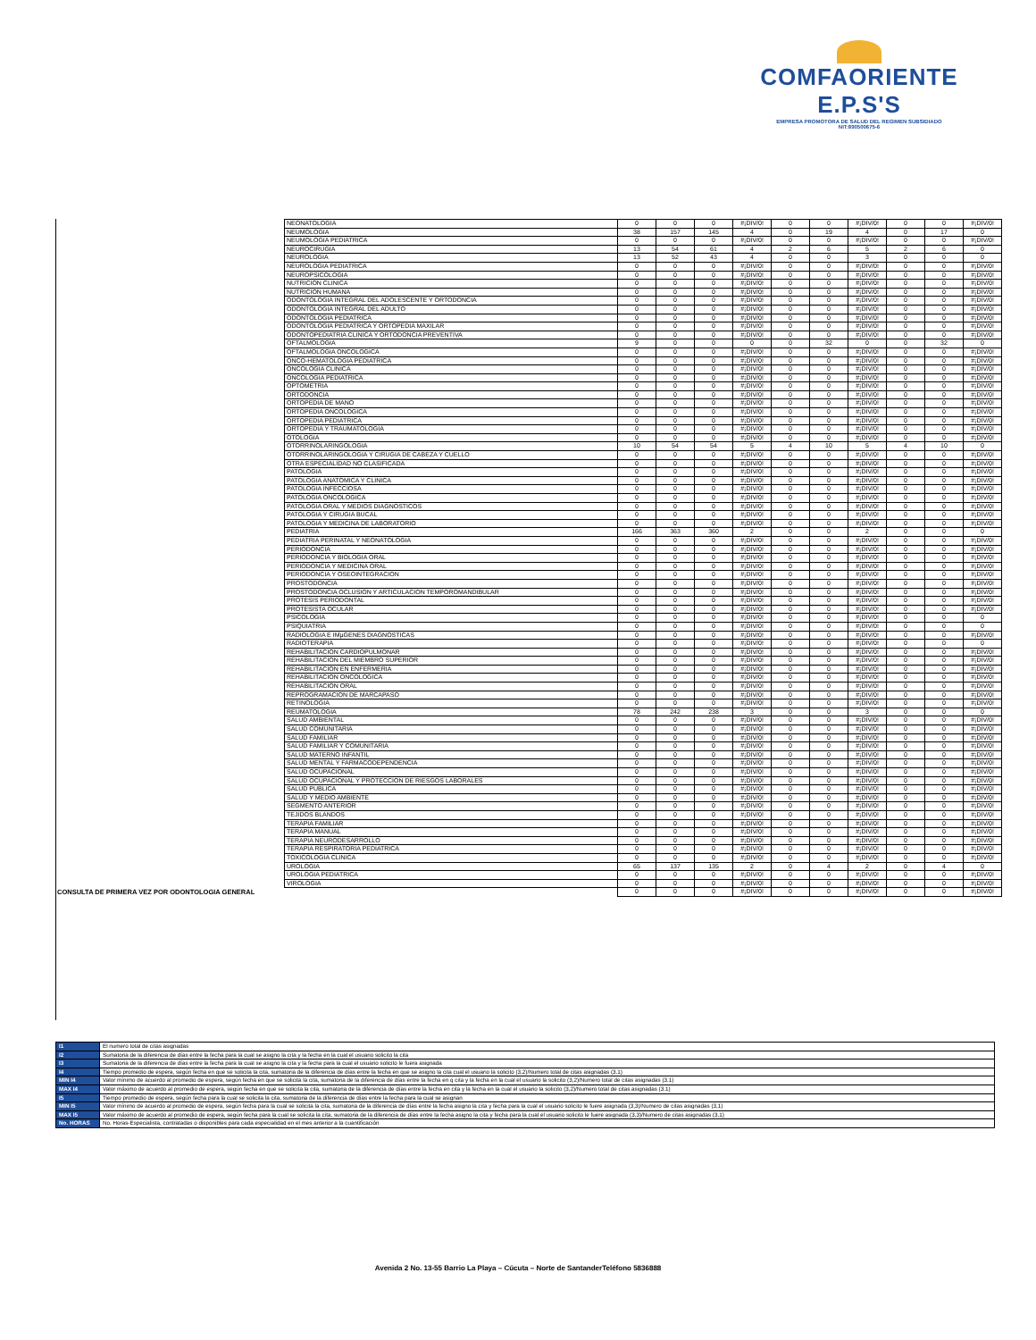COMFAORIENTE E.P.S'S
EMPRESA PROMOTORA DE SALUD DEL REGIMEN SUBSIDIADO
NIT:890500675-6
| | NEONATOLOGIA | 0 | 0 | 0 | #¡DIV/0! | 0 | 0 | #¡DIV/0! | 0 | 0 | #¡DIV/0! |
| | NEUMOLOGIA | 38 | 157 | 145 | 4 | 0 | 19 | 4 | 0 | 17 | 0 |
| | NEUMOLOGIA PEDIATRICA | 0 | 0 | 0 | #¡DIV/0! | 0 | 0 | #¡DIV/0! | 0 | 0 | #¡DIV/0! |
| | NEUROCIRUGIA | 13 | 54 | 61 | 4 | 2 | 6 | 5 | 2 | 6 | 0 |
| | NEUROLOGIA | 13 | 52 | 43 | 4 | 0 | 0 | 3 | 0 | 0 | 0 |
| | NEUROLOGIA PEDIATRICA | 0 | 0 | 0 | #¡DIV/0! | 0 | 0 | #¡DIV/0! | 0 | 0 | #¡DIV/0! |
| | NEUROPSICOLOGIA | 0 | 0 | 0 | #¡DIV/0! | 0 | 0 | #¡DIV/0! | 0 | 0 | #¡DIV/0! |
| | NUTRICION CLINICA | 0 | 0 | 0 | #¡DIV/0! | 0 | 0 | #¡DIV/0! | 0 | 0 | #¡DIV/0! |
| | NUTRICION HUMANA | 0 | 0 | 0 | #¡DIV/0! | 0 | 0 | #¡DIV/0! | 0 | 0 | #¡DIV/0! |
| | ODONTOLOGIA INTEGRAL DEL ADOLESCENTE Y ORTODONCIA | 0 | 0 | 0 | #¡DIV/0! | 0 | 0 | #¡DIV/0! | 0 | 0 | #¡DIV/0! |
| | ODONTOLOGIA INTEGRAL DEL ADULTO | 0 | 0 | 0 | #¡DIV/0! | 0 | 0 | #¡DIV/0! | 0 | 0 | #¡DIV/0! |
| | ODONTOLOGIA PEDIATRICA | 0 | 0 | 0 | #¡DIV/0! | 0 | 0 | #¡DIV/0! | 0 | 0 | #¡DIV/0! |
| | ODONTOLOGIA PEDIATRICA Y ORTOPEDIA MAXILAR | 0 | 0 | 0 | #¡DIV/0! | 0 | 0 | #¡DIV/0! | 0 | 0 | #¡DIV/0! |
| | ODONTOPEDIATRIA CLINICA Y ORTODONCIA PREVENTIVA | 0 | 0 | 0 | #¡DIV/0! | 0 | 0 | #¡DIV/0! | 0 | 0 | #¡DIV/0! |
| | OFTALMOLOGIA | 9 | 0 | 0 | 0 | 0 | 32 | 0 | 0 | 32 | 0 |
| | OFTALMOLOGIA ONCOLOGICA | 0 | 0 | 0 | #¡DIV/0! | 0 | 0 | #¡DIV/0! | 0 | 0 | #¡DIV/0! |
| | ONCO-HEMATOLOGIA PEDIATRICA | 0 | 0 | 0 | #¡DIV/0! | 0 | 0 | #¡DIV/0! | 0 | 0 | #¡DIV/0! |
| | ONCOLOGIA CLINICA | 0 | 0 | 0 | #¡DIV/0! | 0 | 0 | #¡DIV/0! | 0 | 0 | #¡DIV/0! |
| | ONCOLOGIA PEDIATRICA | 0 | 0 | 0 | #¡DIV/0! | 0 | 0 | #¡DIV/0! | 0 | 0 | #¡DIV/0! |
| | OPTOMETRIA | 0 | 0 | 0 | #¡DIV/0! | 0 | 0 | #¡DIV/0! | 0 | 0 | #¡DIV/0! |
| | ORTODONCIA | 0 | 0 | 0 | #¡DIV/0! | 0 | 0 | #¡DIV/0! | 0 | 0 | #¡DIV/0! |
| | ORTOPEDIA DE MANO | 0 | 0 | 0 | #¡DIV/0! | 0 | 0 | #¡DIV/0! | 0 | 0 | #¡DIV/0! |
| | ORTOPEDIA ONCOLOGICA | 0 | 0 | 0 | #¡DIV/0! | 0 | 0 | #¡DIV/0! | 0 | 0 | #¡DIV/0! |
| | ORTOPEDIA PEDIATRICA | 0 | 0 | 0 | #¡DIV/0! | 0 | 0 | #¡DIV/0! | 0 | 0 | #¡DIV/0! |
| | ORTOPEDIA Y TRAUMATOLOGIA | 0 | 0 | 0 | #¡DIV/0! | 0 | 0 | #¡DIV/0! | 0 | 0 | #¡DIV/0! |
| | OTOLOGIA | 0 | 0 | 0 | #¡DIV/0! | 0 | 0 | #¡DIV/0! | 0 | 0 | #¡DIV/0! |
| | OTORRINOLARINGOLOGIA | 10 | 54 | 54 | 5 | 4 | 10 | 5 | 4 | 10 | 0 |
| | OTORRINOLARINGOLOGIA Y CIRUGIA DE CABEZA Y CUELLO | 0 | 0 | 0 | #¡DIV/0! | 0 | 0 | #¡DIV/0! | 0 | 0 | #¡DIV/0! |
| | OTRA ESPECIALIDAD NO CLASIFICADA | 0 | 0 | 0 | #¡DIV/0! | 0 | 0 | #¡DIV/0! | 0 | 0 | #¡DIV/0! |
| | PATOLOGIA | 0 | 0 | 0 | #¡DIV/0! | 0 | 0 | #¡DIV/0! | 0 | 0 | #¡DIV/0! |
| | PATOLOGIA ANATOMICA Y CLINICA | 0 | 0 | 0 | #¡DIV/0! | 0 | 0 | #¡DIV/0! | 0 | 0 | #¡DIV/0! |
| | PATOLOGIA INFECCIOSA | 0 | 0 | 0 | #¡DIV/0! | 0 | 0 | #¡DIV/0! | 0 | 0 | #¡DIV/0! |
| | PATOLOGIA ONCOLOGICA | 0 | 0 | 0 | #¡DIV/0! | 0 | 0 | #¡DIV/0! | 0 | 0 | #¡DIV/0! |
| | PATOLOGIA ORAL Y MEDIOS DIAGNOSTICOS | 0 | 0 | 0 | #¡DIV/0! | 0 | 0 | #¡DIV/0! | 0 | 0 | #¡DIV/0! |
| | PATOLOGIA Y CIRUGIA BUCAL | 0 | 0 | 0 | #¡DIV/0! | 0 | 0 | #¡DIV/0! | 0 | 0 | #¡DIV/0! |
| | PATOLOGIA Y MEDICINA DE LABORATORIO | 0 | 0 | 0 | #¡DIV/0! | 0 | 0 | #¡DIV/0! | 0 | 0 | #¡DIV/0! |
| | PEDIATRIA | 166 | 363 | 360 | 2 | 0 | 0 | 2 | 0 | 0 | 0 |
| | PEDIATRIA PERINATAL Y NEONATOLOGIA | 0 | 0 | 0 | #¡DIV/0! | 0 | 0 | #¡DIV/0! | 0 | 0 | #¡DIV/0! |
| | PERIODONCIA | 0 | 0 | 0 | #¡DIV/0! | 0 | 0 | #¡DIV/0! | 0 | 0 | #¡DIV/0! |
| | PERIODONCIA Y BIOLOGIA ORAL | 0 | 0 | 0 | #¡DIV/0! | 0 | 0 | #¡DIV/0! | 0 | 0 | #¡DIV/0! |
| | PERIODONCIA Y MEDICINA ORAL | 0 | 0 | 0 | #¡DIV/0! | 0 | 0 | #¡DIV/0! | 0 | 0 | #¡DIV/0! |
| | PERIODONCIA Y OSEOINTEGRACION | 0 | 0 | 0 | #¡DIV/0! | 0 | 0 | #¡DIV/0! | 0 | 0 | #¡DIV/0! |
| | PROSTODONCIA | 0 | 0 | 0 | #¡DIV/0! | 0 | 0 | #¡DIV/0! | 0 | 0 | #¡DIV/0! |
| | PROSTODONCIA OCLUSION Y ARTICULACION TEMPOROMANDIBULAR | 0 | 0 | 0 | #¡DIV/0! | 0 | 0 | #¡DIV/0! | 0 | 0 | #¡DIV/0! |
| | PROTESIS PERIODONTAL | 0 | 0 | 0 | #¡DIV/0! | 0 | 0 | #¡DIV/0! | 0 | 0 | #¡DIV/0! |
| | PROTESISTA OCULAR | 0 | 0 | 0 | #¡DIV/0! | 0 | 0 | #¡DIV/0! | 0 | 0 | #¡DIV/0! |
| | PSICOLOGIA | 0 | 0 | 0 | #¡DIV/0! | 0 | 0 | #¡DIV/0! | 0 | 0 | 0 |
| | PSIQUIATRIA | 0 | 0 | 0 | #¡DIV/0! | 0 | 0 | #¡DIV/0! | 0 | 0 | 0 |
| | RADIOLOGIA E IMµGENES DIAGNOSTICAS | 0 | 0 | 0 | #¡DIV/0! | 0 | 0 | #¡DIV/0! | 0 | 0 | #¡DIV/0! |
| | RADIOTERAPIA | 0 | 0 | 0 | #¡DIV/0! | 0 | 0 | #¡DIV/0! | 0 | 0 | 0 |
| | REHABILITACION CARDIOPULMONAR | 0 | 0 | 0 | #¡DIV/0! | 0 | 0 | #¡DIV/0! | 0 | 0 | #¡DIV/0! |
| | REHABILITACION DEL MIEMBRO SUPERIOR | 0 | 0 | 0 | #¡DIV/0! | 0 | 0 | #¡DIV/0! | 0 | 0 | #¡DIV/0! |
| | REHABILITACION EN ENFERMERIA | 0 | 0 | 0 | #¡DIV/0! | 0 | 0 | #¡DIV/0! | 0 | 0 | #¡DIV/0! |
| | REHABILITACION ONCOLOGICA | 0 | 0 | 0 | #¡DIV/0! | 0 | 0 | #¡DIV/0! | 0 | 0 | #¡DIV/0! |
| | REHABILITACION ORAL | 0 | 0 | 0 | #¡DIV/0! | 0 | 0 | #¡DIV/0! | 0 | 0 | #¡DIV/0! |
| | REPROGRAMACION DE MARCAPASO | 0 | 0 | 0 | #¡DIV/0! | 0 | 0 | #¡DIV/0! | 0 | 0 | #¡DIV/0! |
| | RETINOLOGIA | 0 | 0 | 0 | #¡DIV/0! | 0 | 0 | #¡DIV/0! | 0 | 0 | #¡DIV/0! |
| | REUMATOLOGIA | 78 | 242 | 238 | 3 | 0 | 0 | 3 | 0 | 0 | 0 |
| | SALUD AMBIENTAL | 0 | 0 | 0 | #¡DIV/0! | 0 | 0 | #¡DIV/0! | 0 | 0 | #¡DIV/0! |
| | SALUD COMUNITARIA | 0 | 0 | 0 | #¡DIV/0! | 0 | 0 | #¡DIV/0! | 0 | 0 | #¡DIV/0! |
| | SALUD FAMILIAR | 0 | 0 | 0 | #¡DIV/0! | 0 | 0 | #¡DIV/0! | 0 | 0 | #¡DIV/0! |
| | SALUD FAMILIAR Y COMUNITARIA | 0 | 0 | 0 | #¡DIV/0! | 0 | 0 | #¡DIV/0! | 0 | 0 | #¡DIV/0! |
| | SALUD MATERNO INFANTIL | 0 | 0 | 0 | #¡DIV/0! | 0 | 0 | #¡DIV/0! | 0 | 0 | #¡DIV/0! |
| | SALUD MENTAL Y FARMACODEPENDENCIA | 0 | 0 | 0 | #¡DIV/0! | 0 | 0 | #¡DIV/0! | 0 | 0 | #¡DIV/0! |
| | SALUD OCUPACIONAL | 0 | 0 | 0 | #¡DIV/0! | 0 | 0 | #¡DIV/0! | 0 | 0 | #¡DIV/0! |
| | SALUD OCUPACIONAL Y PROTECCION DE RIESGOS LABORALES | 0 | 0 | 0 | #¡DIV/0! | 0 | 0 | #¡DIV/0! | 0 | 0 | #¡DIV/0! |
| | SALUD PUBLICA | 0 | 0 | 0 | #¡DIV/0! | 0 | 0 | #¡DIV/0! | 0 | 0 | #¡DIV/0! |
| | SALUD Y MEDIO AMBIENTE | 0 | 0 | 0 | #¡DIV/0! | 0 | 0 | #¡DIV/0! | 0 | 0 | #¡DIV/0! |
| | SEGMENTO ANTERIOR | 0 | 0 | 0 | #¡DIV/0! | 0 | 0 | #¡DIV/0! | 0 | 0 | #¡DIV/0! |
| | TEJIDOS BLANDOS | 0 | 0 | 0 | #¡DIV/0! | 0 | 0 | #¡DIV/0! | 0 | 0 | #¡DIV/0! |
| | TERAPIA FAMILIAR | 0 | 0 | 0 | #¡DIV/0! | 0 | 0 | #¡DIV/0! | 0 | 0 | #¡DIV/0! |
| | TERAPIA MANUAL | 0 | 0 | 0 | #¡DIV/0! | 0 | 0 | #¡DIV/0! | 0 | 0 | #¡DIV/0! |
| | TERAPIA NEURODESARROLLO | 0 | 0 | 0 | #¡DIV/0! | 0 | 0 | #¡DIV/0! | 0 | 0 | #¡DIV/0! |
| | TERAPIA RESPIRATORIA PEDIATRICA | 0 | 0 | 0 | #¡DIV/0! | 0 | 0 | #¡DIV/0! | 0 | 0 | #¡DIV/0! |
| | TOXICOLOGIA CLINICA | 0 | 0 | 0 | #¡DIV/0! | 0 | 0 | #¡DIV/0! | 0 | 0 | #¡DIV/0! |
| | UROLOGIA | 65 | 137 | 135 | 2 | 0 | 4 | 2 | 0 | 4 | 0 |
| | UROLOGIA PEDIATRICA | 0 | 0 | 0 | #¡DIV/0! | 0 | 0 | #¡DIV/0! | 0 | 0 | #¡DIV/0! |
| | VIROLOGIA | 0 | 0 | 0 | #¡DIV/0! | 0 | 0 | #¡DIV/0! | 0 | 0 | #¡DIV/0! |
| CONSULTA DE PRIMERA VEZ POR ODONTOLOGIA GENERAL | | 0 | 0 | 0 | #¡DIV/0! | 0 | 0 | #¡DIV/0! | 0 | 0 | #¡DIV/0! |
| I1 | El numero total de citas asignadas |
| I2 | Sumatoria de la diferencia de días entre la fecha para la cual se asigno la cita y la fecha en la cual el usuario solicito la cita |
| I3 | Sumatoria de la diferencia de días entre la fecha para la cual se asigno la cita y la fecha para la cual el usuario solicito le fuera asignada |
| I4 | Tiempo promedio de espera, según fecha en que se solicita la cita, sumatoria de la diferencia de días entre la fecha en que se asigno la cita cual el usuario la solicito (3,2)/Numero total de citas asignadas (3.1) |
| MIN I4 | Valor mínimo de acuerdo al promedio de espera, según fecha en que se solicita la cita, sumatoria de la diferencia de días entre la fecha en q cita y la fecha en la cual el usuario la solicito (3,2)/Numero total de citas asignadas (3.1) |
| MAX I4 | Valor máximo de acuerdo al promedio de espera, según fecha en que se solicita la cita, sumatoria de la diferencia de días entre la fecha en cita y la fecha en la cual el usuario la solicito (3,2)/Numero total de citas asignadas (3.1) |
| I5 | Tiempo promedio de espera, según fecha para la cual se solicita la cita, sumatoria de la diferencia de días entre la fecha para la cual se asignan |
| MIN I5 | Valor mínimo de acuerdo al promedio de espera, según fecha para la cual se solicita la cita, sumatoria de la diferencia de días entre la fecha asigno la cita y fecha para la cual el usuario solicito le fuere asignada (3,3)/Numero de citas asignadas (3,1) |
| MAX I5 | Valor máximo de acuerdo al promedio de espera, según fecha para la cual se solicita la cita, sumatoria de la diferencia de días entre la fecha asigno la cita y fecha para la cual el usuario solicito le fuere asignada (3,3)/Numero de citas asignadas (3,1) |
| No. HORAS | No. Horas-Especialista, contratadas o disponibles para cada especialidad en el mes anterior a la cuantificación |
Avenida 2 No. 13-55 Barrio La Playa – Cúcuta – Norte de SantanderTeléfono 5836888